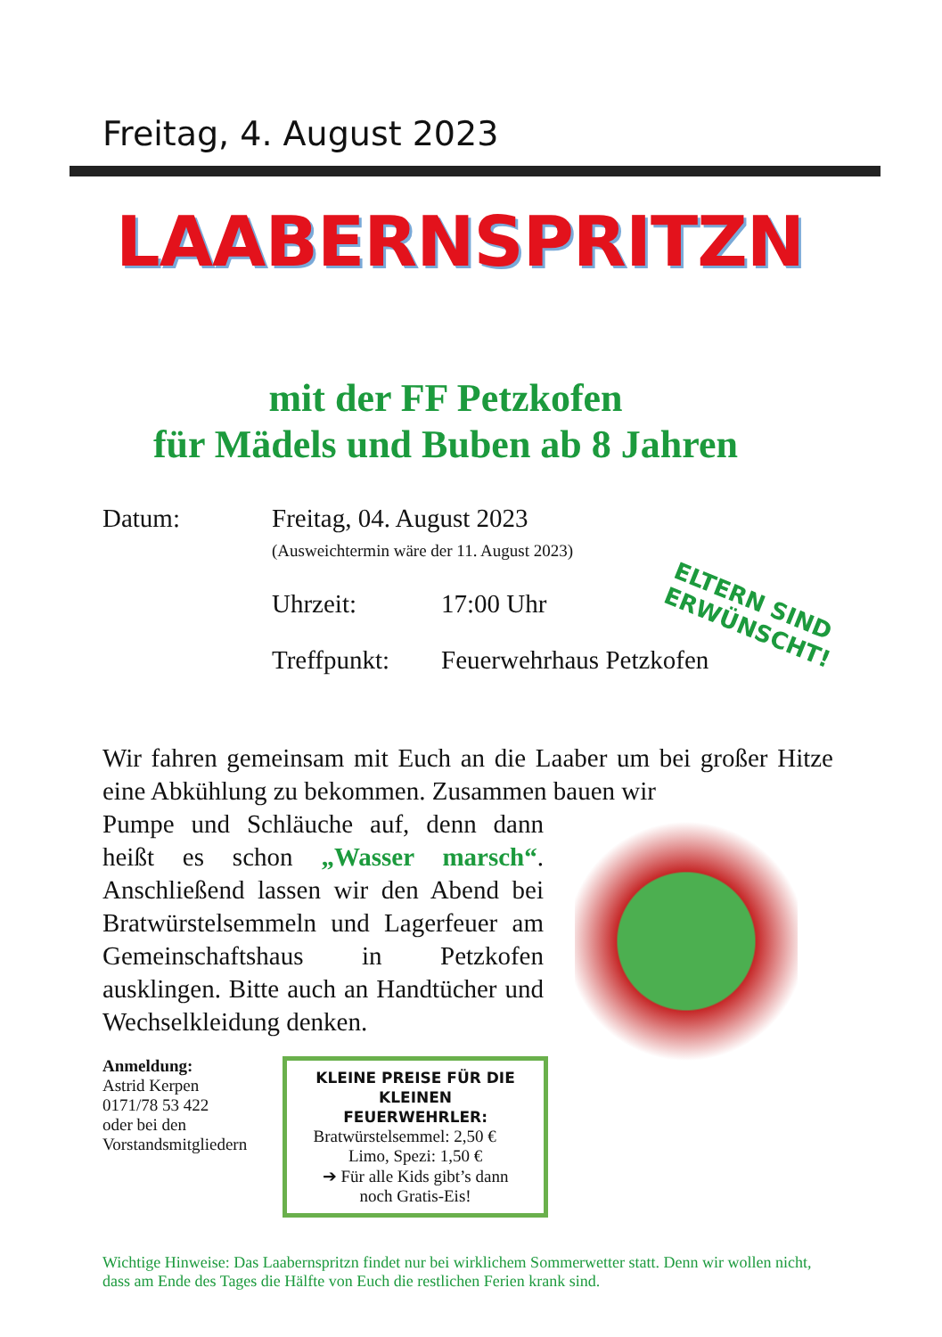Freitag, 4. August 2023
LAABERNSPRITZN
mit der FF Petzkofen
für Mädels und Buben ab 8 Jahren
Datum: Freitag, 04. August 2023
(Ausweichtermin wäre der 11. August 2023)
Uhrzeit: 17:00 Uhr
Treffpunkt:
Feuerwehrhaus Petzkofen
Wir fahren gemeinsam mit Euch an die Laaber um bei großer Hitze eine Abkühlung zu bekommen. Zusammen bauen wir
Pumpe und Schläuche auf, denn dann heißt es schon „Wasser marsch“. Anschließend lassen wir den Abend bei Bratwürstelsemmeln und Lagerfeuer am Gemeinschaftshaus in Petzkofen ausklingen. Bitte auch an Handtücher und Wechselkleidung denken.
Anmeldung:
Astrid Kerpen
0171/78 53 422
oder bei den Vorstandsmitgliedern
KLEINE PREISE FÜR DIE KLEINEN FEUERWEHRLER:
Bratwürstelsemmel: 2,50 € Limo, Spezi: 1,50 €
➔ Für alle Kids gibt’s dann noch Gratis-Eis!
Wichtige Hinweise: Das Laabernspritzn findet nur bei wirklichem Sommerwetter statt. Denn wir wollen nicht, dass am Ende des Tages die Hälfte von Euch die restlichen Ferien krank sind.
ELTERN SIND
ERWÜNSCHT!